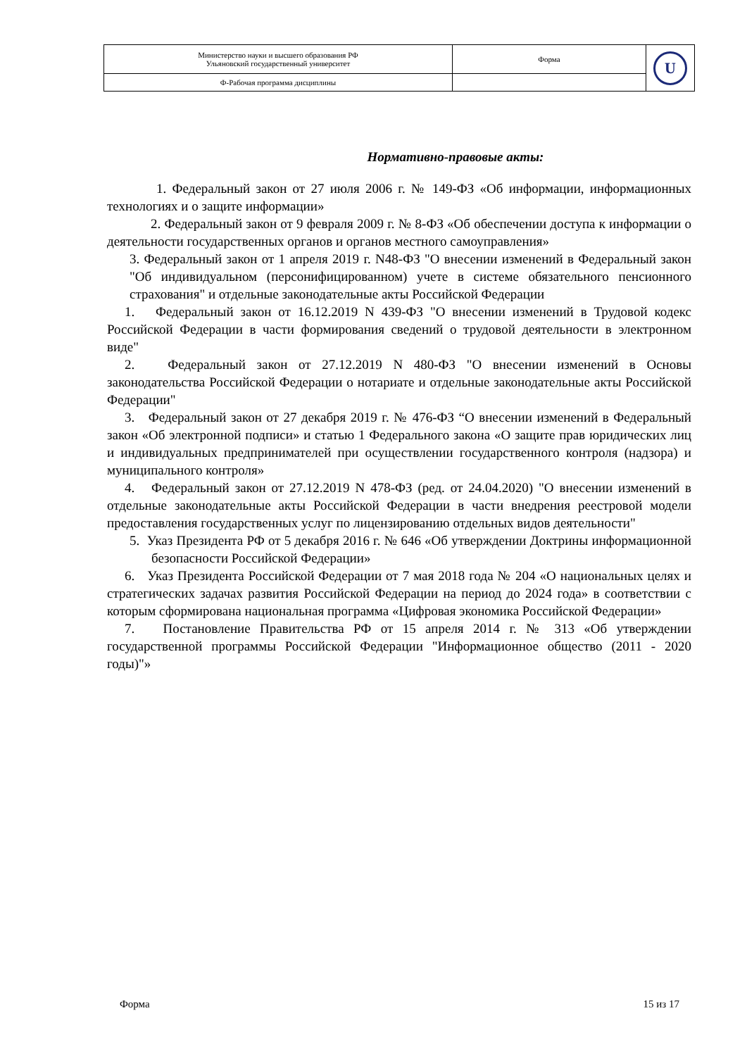| Министерство науки и высшего образования РФ Ульяновский государственный университет | Форма | U |
| Ф-Рабочая программа дисциплины | | |
Нормативно-правовые акты:
1. Федеральный закон от 27 июля 2006 г. № 149-ФЗ «Об информации, информационных технологиях и о защите информации»
2. Федеральный закон от 9 февраля 2009 г. № 8-ФЗ «Об обеспечении доступа к информации о деятельности государственных органов и органов местного самоуправления»
3. Федеральный закон от 1 апреля 2019 г. N48-ФЗ "О внесении изменений в Федеральный закон "Об индивидуальном (персонифицированном) учете в системе обязательного пенсионного страхования" и отдельные законодательные акты Российской Федерации
1. Федеральный закон от 16.12.2019 N 439-ФЗ "О внесении изменений в Трудовой кодекс Российской Федерации в части формирования сведений о трудовой деятельности в электронном виде"
2. Федеральный закон от 27.12.2019 N 480-ФЗ "О внесении изменений в Основы законодательства Российской Федерации о нотариате и отдельные законодательные акты Российской Федерации"
3. Федеральный закон от 27 декабря 2019 г. № 476-ФЗ “О внесении изменений в Федеральный закон «Об электронной подписи» и статью 1 Федерального закона «О защите прав юридических лиц и индивидуальных предпринимателей при осуществлении государственного контроля (надзора) и муниципального контроля»
4. Федеральный закон от 27.12.2019 N 478-ФЗ (ред. от 24.04.2020) "О внесении изменений в отдельные законодательные акты Российской Федерации в части внедрения реестровой модели предоставления государственных услуг по лицензированию отдельных видов деятельности"
5. Указ Президента РФ от 5 декабря 2016 г. № 646 «Об утверждении Доктрины информационной безопасности Российской Федерации»
6. Указ Президента Российской Федерации от 7 мая 2018 года № 204 «О национальных целях и стратегических задачах развития Российской Федерации на период до 2024 года» в соответствии с которым сформирована национальная программа «Цифровая экономика Российской Федерации»
7. Постановление Правительства РФ от 15 апреля 2014 г. № 313 «Об утверждении государственной программы Российской Федерации "Информационное общество (2011 - 2020 годы)"»
Форма 15 из 17